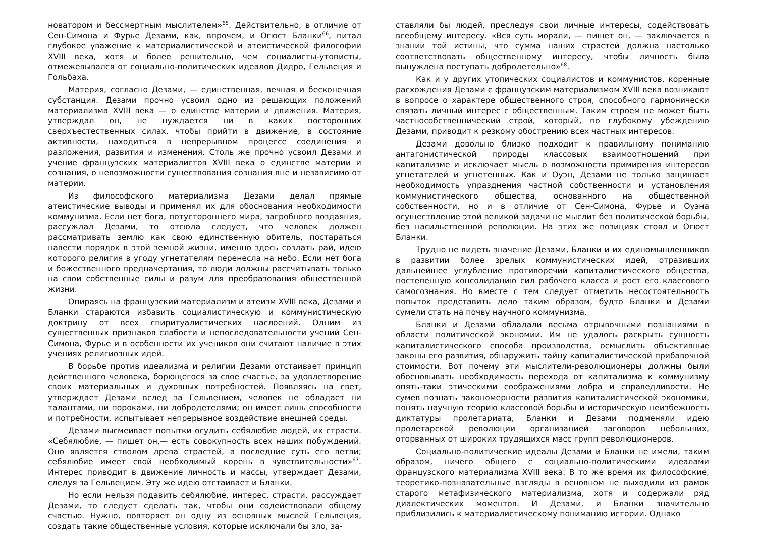новатором и бессмертным мыслителем»<sup>65</sup>. Действительно, в отличие от Сен-Симона и Фурье Дезами, как, впрочем, и Огюст Бланки<sup>66</sup>, питал глубокое уважение к материалистической и атеистической философии XVIII века, хотя и более решительно, чем социалисты-утописты, отмежевывался от социально-политических идеалов Дидро, Гельвеция и Гольбаха.
Материя, согласно Дезами, — единственная, вечная и бесконечная субстанция. Дезами прочно усвоил одно из решающих положений материализма XVIII века — о единстве материи и движения. Материя, утверждал он, не нуждается ни в каких посторонних сверхъестественных силах, чтобы прийти в движение, в состояние активности, находиться в непрерывном процессе соединения и разложения, развития и изменения. Столь же прочно усвоил Дезами и учение французских материалистов XVIII века о единстве материи и сознания, о невозможности существования сознания вне и независимо от материи.
Из философского материализма Дезами делал прямые атеистические выводы и применял их для обоснования необходимости коммунизма. Если нет бога, потустороннего мира, загробного воздаяния, рассуждал Дезами, то отсюда следует, что человек должен рассматривать землю как свою единственную обитель, постараться навести порядок в этой земной жизни, именно здесь создать рай, идею которого религия в угоду угнетателям перенесла на небо. Если нет бога и божественного предначертания, то люди должны рассчитывать только на свои собственные силы и разум для преобразования общественной жизни.
Опираясь на французский материализм и атеизм XVIII века, Дезами и Бланки стараются избавить социалистическую и коммунистическую доктрину от всех спиритуалистических наслоений. Одним из существенных признаков слабости и непоследовательности учений Сен-Симона, Фурье и в особенности их учеников они считают наличие в этих учениях религиозных идей.
В борьбе против идеализма и религии Дезами отстаивает принцип действенного человека, борющегося за свое счастье, за удовлетворение своих материальных и духовных потребностей. Появляясь на свет, утверждает Дезами вслед за Гельвецием, человек не обладает ни талантами, ни пороками, ни добродетелями; он имеет лишь способности и потребности, испытывает непрерывное воздействие внешней среды.
Дезами высмеивает попытки осудить себялюбие людей, их страсти. «Себялюбие, — пишет он,— есть совокупность всех наших побуждений. Оно является стволом древа страстей, а последние суть его ветви; себялюбие имеет свой необходимый корень в чувствительности»<sup>67</sup>. Интерес приводит в движение личность и массы, утверждает Дезами, следуя за Гельвецием. Эту же идею отстаивает и Бланки.
Но если нельзя подавить себялюбие, интерес, страсти, рассуждает Дезами, то следует сделать так, чтобы они содействовали общему счастью. Нужно, повторяет он одну из основных мыслей Гельвеция, создать такие общественные условия, которые исключали бы зло, за-
ставляли бы людей, преследуя свои личные интересы, содействовать всеобщему интересу. «Вся суть морали, — пишет он, — заключается в знании той истины, что сумма наших страстей должна настолько соответствовать общественному интересу, чтобы личность была вынуждена поступать добродетельно»<sup>68</sup>.
Как и у других утопических социалистов и коммунистов, коренные расхождения Дезами с французским материализмом XVIII века возникают в вопросе о характере общественного строя, способного гармонически связать личный интерес с общественным. Таким строем не может быть частнособственнический строй, который, по глубокому убеждению Дезами, приводит к резкому обострению всех частных интересов.
Дезами довольно близко подходит к правильному пониманию антагонистической природы классовых взаимоотношений при капитализме и исключает мысль о возможности примирения интересов угнетателей и угнетенных. Как и Оуэн, Дезами не только защищает необходимость упразднения частной собственности и установления коммунистического общества, основанного на общественной собственности, но и в отличие от Сен-Симона, Фурье и Оуэна осуществление этой великой задачи не мыслит без политической борьбы, без насильственной революции. На этих же позициях стоял и Огюст Бланки.
Трудно не видеть значение Дезами, Бланки и их единомышленников в развитии более зрелых коммунистических идей, отразивших дальнейшее углубление противоречий капиталистического общества, постепенную консолидацию сил рабочего класса и рост его классового самосознания. Но вместе с тем следует отметить несостоятельность попыток представить дело таким образом, будто Бланки и Дезами сумели стать на почву научного коммунизма.
Бланки и Дезами обладали весьма отрывочными познаниями в области политической экономии. Им не удалось раскрыть сущность капиталистического способа производства, осмыслить объективные законы его развития, обнаружить тайну капиталистической прибавочной стоимости. Вот почему эти мыслители-революционеры должны были обосновывать необходимость перехода от капитализма к коммунизму опять-таки этическими соображениями добра и справедливости. Не сумев познать закономерности развития капиталистической экономики, понять научную теорию классовой борьбы и историческую неизбежность диктатуры пролетариата, Бланки и Дезами подменяли идею пролетарской революции организацией заговоров небольших, оторванных от широких трудящихся масс групп революционеров.
Социально-политические идеалы Дезами и Бланки не имели, таким образом, ничего общего с социально-политическими идеалами французского материализма XVIII века. В то же время их философские, теоретико-познавательные взгляды в основном не выходили из рамок старого метафизического материализма, хотя и содержали ряд диалектических моментов. И Дезами, и Бланки значительно приблизились к материалистическому пониманию истории. Однако